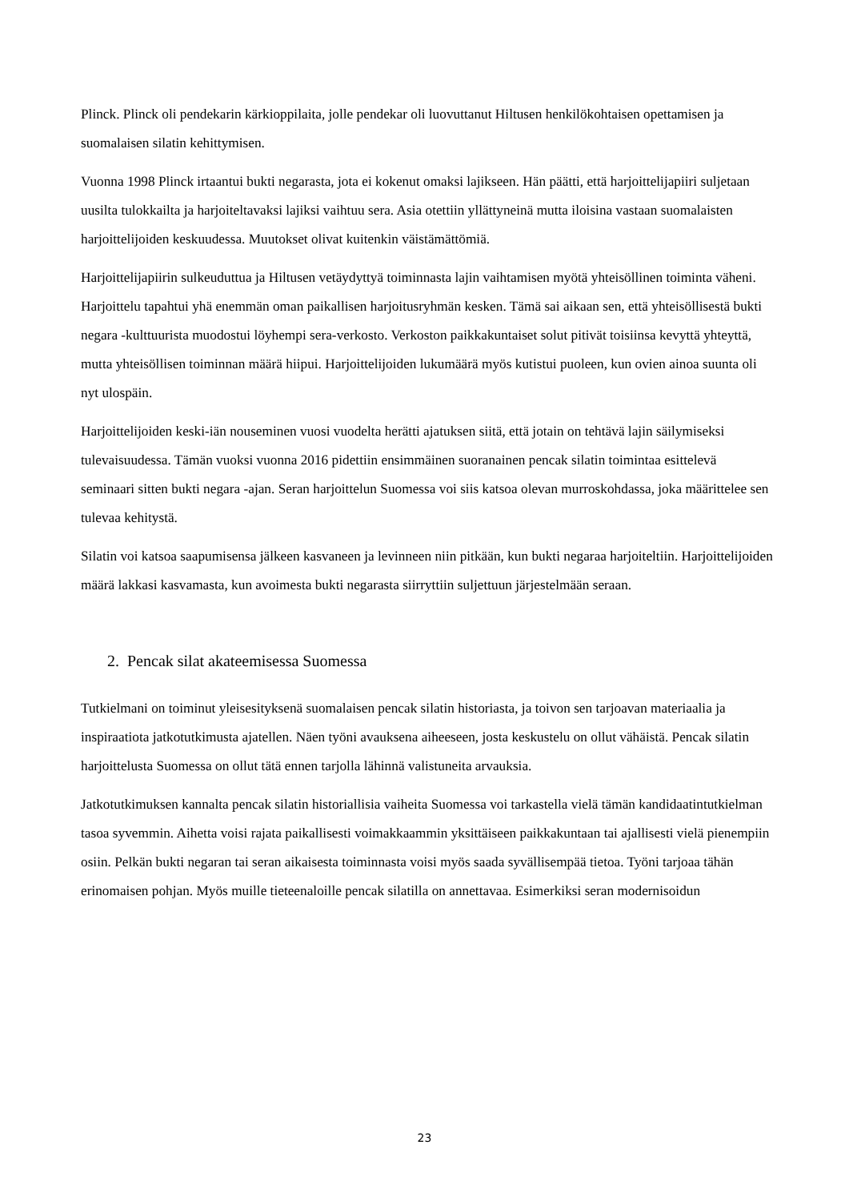Plinck. Plinck oli pendekarin kärkioppilaita, jolle pendekar oli luovuttanut Hiltusen henkilökohtaisen opettamisen ja suomalaisen silatin kehittymisen.
Vuonna 1998 Plinck irtaantui bukti negarasta, jota ei kokenut omaksi lajikseen. Hän päätti, että harjoittelijapiiri suljetaan uusilta tulokkailta ja harjoiteltavaksi lajiksi vaihtuu sera. Asia otettiin yllättyneinä mutta iloisina vastaan suomalaisten harjoittelijoiden keskuudessa. Muutokset olivat kuitenkin väistämättömiä.
Harjoittelijapiirin sulkeuduttua ja Hiltusen vetäydyttyä toiminnasta lajin vaihtamisen myötä yhteisöllinen toiminta väheni. Harjoittelu tapahtui yhä enemmän oman paikallisen harjoitusryhmän kesken. Tämä sai aikaan sen, että yhteisöllisestä bukti negara -kulttuurista muodostui löyhempi sera-verkosto. Verkoston paikkakuntaiset solut pitivät toisiinsa kevyttä yhteyttä, mutta yhteisöllisen toiminnan määrä hiipui. Harjoittelijoiden lukumäärä myös kutistui puoleen, kun ovien ainoa suunta oli nyt ulospäin.
Harjoittelijoiden keski-iän nouseminen vuosi vuodelta herätti ajatuksen siitä, että jotain on tehtävä lajin säilymiseksi tulevaisuudessa. Tämän vuoksi vuonna 2016 pidettiin ensimmäinen suoranainen pencak silatin toimintaa esittelevä seminaari sitten bukti negara -ajan. Seran harjoittelun Suomessa voi siis katsoa olevan murroskohdassa, joka määrittelee sen tulevaa kehitystä.
Silatin voi katsoa saapumisensa jälkeen kasvaneen ja levinneen niin pitkään, kun bukti negaraa harjoiteltiin. Harjoittelijoiden määrä lakkasi kasvamasta, kun avoimesta bukti negarasta siirryttiin suljettuun järjestelmään seraan.
2. Pencak silat akateemisessa Suomessa
Tutkielmani on toiminut yleisesityksenä suomalaisen pencak silatin historiasta, ja toivon sen tarjoavan materiaalia ja inspiraatiota jatkotutkimusta ajatellen. Näen työni avauksena aiheeseen, josta keskustelu on ollut vähäistä. Pencak silatin harjoittelusta Suomessa on ollut tätä ennen tarjolla lähinnä valistuneita arvauksia.
Jatkotutkimuksen kannalta pencak silatin historiallisia vaiheita Suomessa voi tarkastella vielä tämän kandidaatintutkielman tasoa syvemmin. Aihetta voisi rajata paikallisesti voimakkaammin yksittäiseen paikkakuntaan tai ajallisesti vielä pienempiin osiin. Pelkän bukti negaran tai seran aikaisesta toiminnasta voisi myös saada syvällisempää tietoa. Työni tarjoaa tähän erinomaisen pohjan. Myös muille tieteenaloille pencak silatilla on annettavaa. Esimerkiksi seran modernisoidun
23